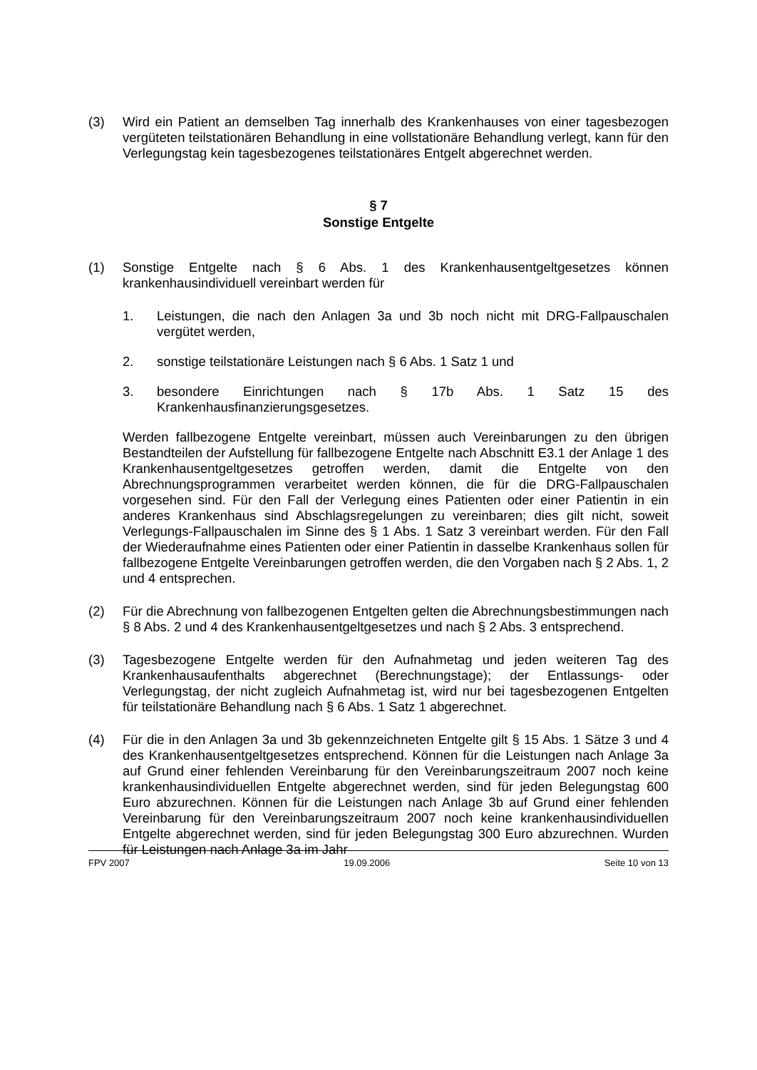(3) Wird ein Patient an demselben Tag innerhalb des Krankenhauses von einer tagesbezogen vergüteten teilstationären Behandlung in eine vollstationäre Behandlung verlegt, kann für den Verlegungstag kein tagesbezogenes teilstationäres Entgelt abgerechnet werden.
§ 7
Sonstige Entgelte
(1) Sonstige Entgelte nach § 6 Abs. 1 des Krankenhausentgeltgesetzes können krankenhausindividuell vereinbart werden für
1. Leistungen, die nach den Anlagen 3a und 3b noch nicht mit DRG-Fallpauschalen vergütet werden,
2. sonstige teilstationäre Leistungen nach § 6 Abs. 1 Satz 1 und
3. besondere Einrichtungen nach § 17b Abs. 1 Satz 15 des Krankenhausfinanzierungsgesetzes.
Werden fallbezogene Entgelte vereinbart, müssen auch Vereinbarungen zu den übrigen Bestandteilen der Aufstellung für fallbezogene Entgelte nach Abschnitt E3.1 der Anlage 1 des Krankenhausentgeltgesetzes getroffen werden, damit die Entgelte von den Abrechnungsprogrammen verarbeitet werden können, die für die DRG-Fallpauschalen vorgesehen sind. Für den Fall der Verlegung eines Patienten oder einer Patientin in ein anderes Krankenhaus sind Abschlagsregelungen zu vereinbaren; dies gilt nicht, soweit Verlegungs-Fallpauschalen im Sinne des § 1 Abs. 1 Satz 3 vereinbart werden. Für den Fall der Wiederaufnahme eines Patienten oder einer Patientin in dasselbe Krankenhaus sollen für fallbezogene Entgelte Vereinbarungen getroffen werden, die den Vorgaben nach § 2 Abs. 1, 2 und 4 entsprechen.
(2) Für die Abrechnung von fallbezogenen Entgelten gelten die Abrechnungsbestimmungen nach § 8 Abs. 2 und 4 des Krankenhausentgeltgesetzes und nach § 2 Abs. 3 entsprechend.
(3) Tagesbezogene Entgelte werden für den Aufnahmetag und jeden weiteren Tag des Krankenhausaufenthalts abgerechnet (Berechnungstage); der Entlassungs- oder Verlegungstag, der nicht zugleich Aufnahmetag ist, wird nur bei tagesbezogenen Entgelten für teilstationäre Behandlung nach § 6 Abs. 1 Satz 1 abgerechnet.
(4) Für die in den Anlagen 3a und 3b gekennzeichneten Entgelte gilt § 15 Abs. 1 Sätze 3 und 4 des Krankenhausentgeltgesetzes entsprechend. Können für die Leistungen nach Anlage 3a auf Grund einer fehlenden Vereinbarung für den Vereinbarungszeitraum 2007 noch keine krankenhausindividuellen Entgelte abgerechnet werden, sind für jeden Belegungstag 600 Euro abzurechnen. Können für die Leistungen nach Anlage 3b auf Grund einer fehlenden Vereinbarung für den Vereinbarungszeitraum 2007 noch keine krankenhausindividuellen Entgelte abgerechnet werden, sind für jeden Belegungstag 300 Euro abzurechnen. Wurden für Leistungen nach Anlage 3a im Jahr
FPV 2007 19.09.2006 Seite 10 von 13